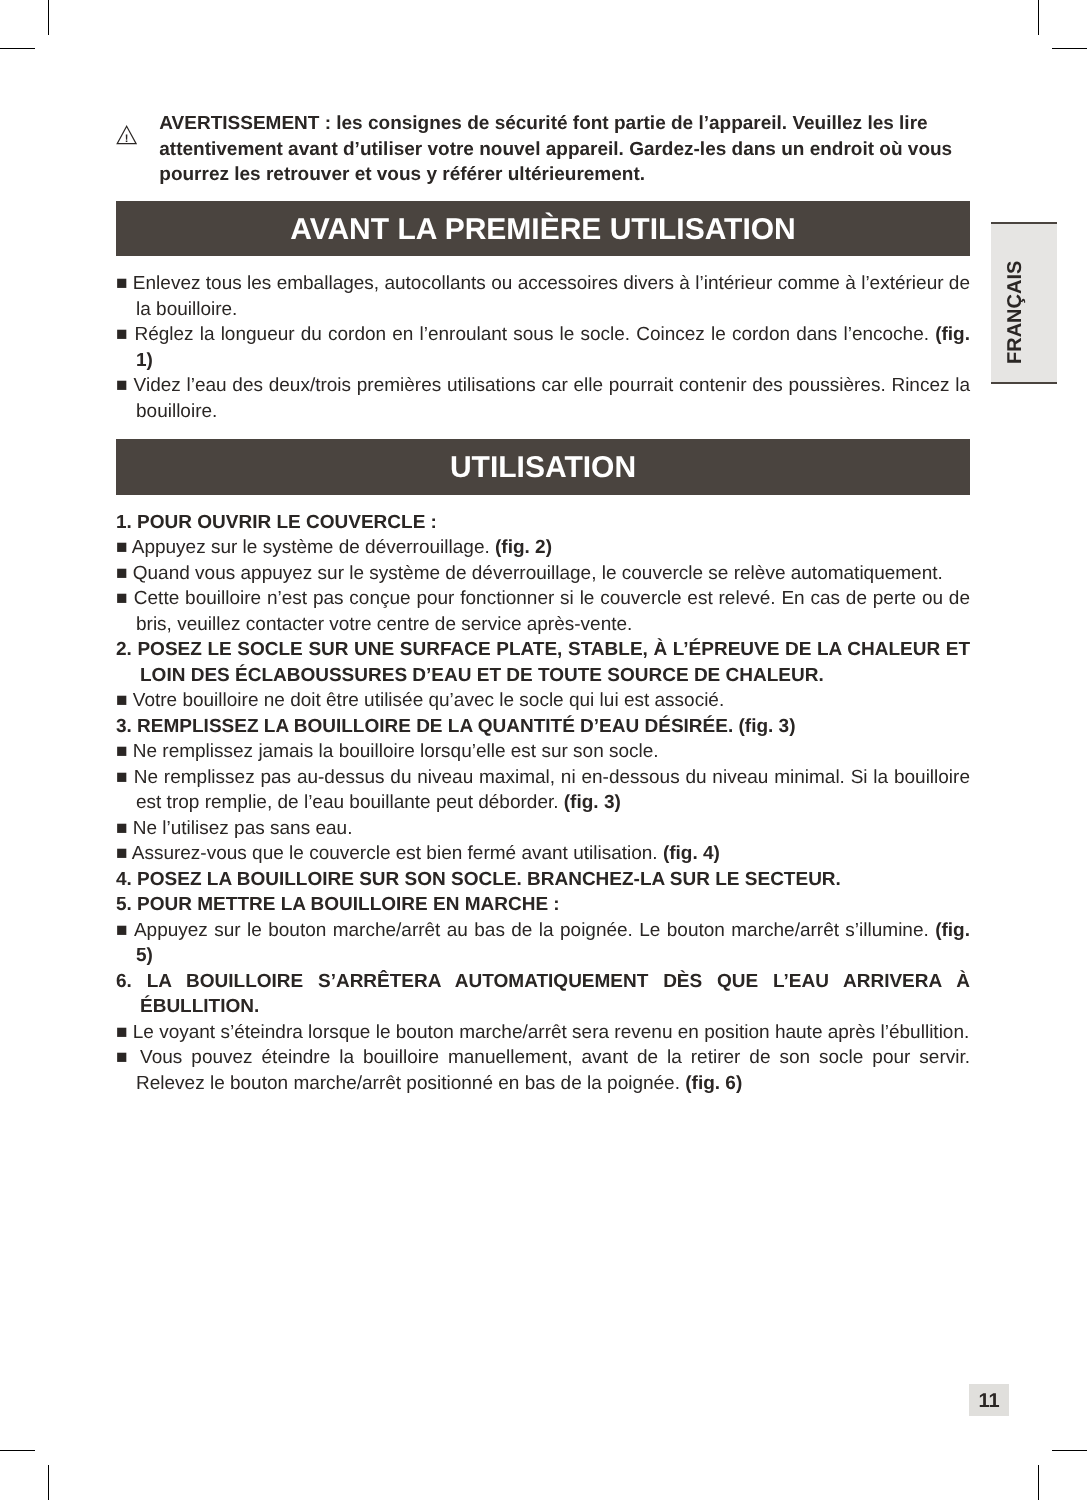!
AVERTISSEMENT : les consignes de sécurité font partie de l’appareil. Veuillez les lire attentivement avant d’utiliser votre nouvel appareil. Gardez-les dans un endroit où vous pourrez les retrouver et vous y référer ultérieurement.
AVANT LA PREMIÈRE UTILISATION
■ Enlevez tous les emballages, autocollants ou accessoires divers à l’intérieur comme à l’extérieur de la bouilloire.
■ Réglez la longueur du cordon en l’enroulant sous le socle. Coincez le cordon dans l’encoche. (fig. 1)
■ Videz l’eau des deux/trois premières utilisations car elle pourrait contenir des poussières. Rincez la bouilloire.
UTILISATION
1. POUR OUVRIR LE COUVERCLE :
■ Appuyez sur le système de déverrouillage. (fig. 2)
■ Quand vous appuyez sur le système de déverrouillage, le couvercle se relève automatiquement.
■ Cette bouilloire n’est pas conçue pour fonctionner si le couvercle est relevé. En cas de perte ou de bris, veuillez contacter votre centre de service après-vente.
2. POSEZ LE SOCLE SUR UNE SURFACE PLATE, STABLE, À L’ÉPREUVE DE LA CHALEUR ET LOIN DES ÉCLABOUSSURES D’EAU ET DE TOUTE SOURCE DE CHALEUR.
■ Votre bouilloire ne doit être utilisée qu’avec le socle qui lui est associé.
3. REMPLISSEZ LA BOUILLOIRE DE LA QUANTITÉ D’EAU DÉSIRÉE. (fig. 3)
■ Ne remplissez jamais la bouilloire lorsqu’elle est sur son socle.
■ Ne remplissez pas au-dessus du niveau maximal, ni en-dessous du niveau minimal. Si la bouilloire est trop remplie, de l’eau bouillante peut déborder. (fig. 3)
■ Ne l’utilisez pas sans eau.
■ Assurez-vous que le couvercle est bien fermé avant utilisation. (fig. 4)
4. POSEZ LA BOUILLOIRE SUR SON SOCLE. BRANCHEZ-LA SUR LE SECTEUR.
5. POUR METTRE LA BOUILLOIRE EN MARCHE :
■ Appuyez sur le bouton marche/arrêt au bas de la poignée. Le bouton marche/arrêt s’illumine. (fig. 5)
6. LA BOUILLOIRE S’ARRÊTERA AUTOMATIQUEMENT DÈS QUE L’EAU ARRIVERA À ÉBULLITION.
■ Le voyant s’éteindra lorsque le bouton marche/arrêt sera revenu en position haute après l’ébullition.
■ Vous pouvez éteindre la bouilloire manuellement, avant de la retirer de son socle pour servir. Relevez le bouton marche/arrêt positionné en bas de la poignée. (fig. 6)
FRANÇAIS
11